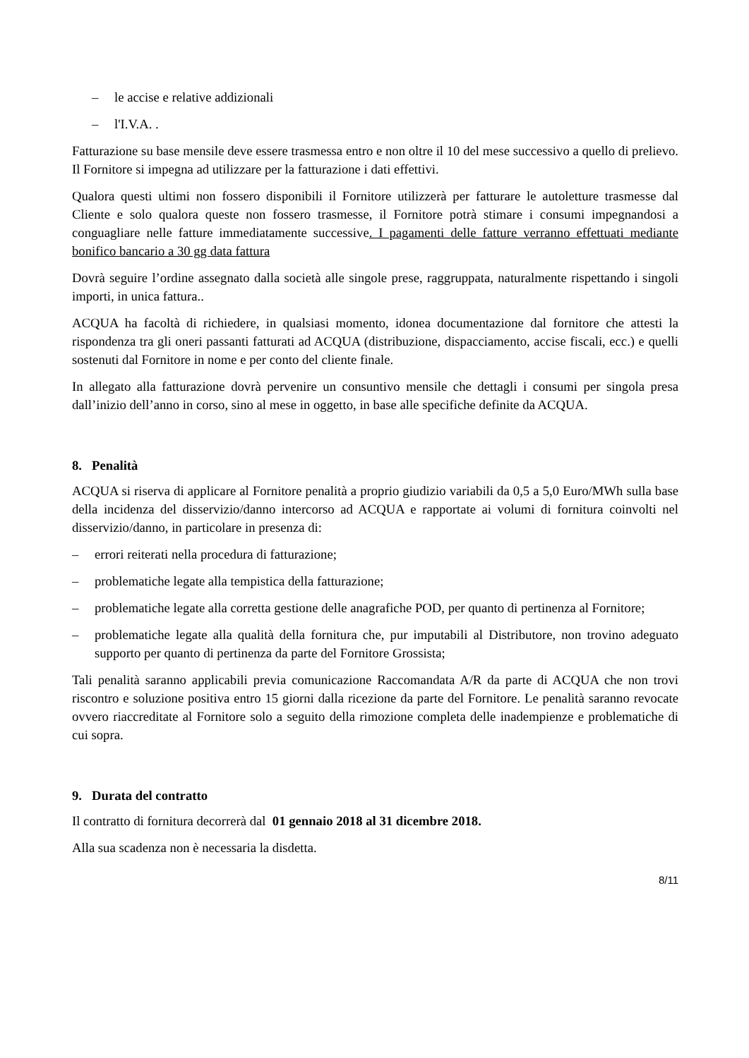– le accise e relative addizionali
– l'I.V.A. .
Fatturazione su base mensile deve essere trasmessa entro e non oltre il 10 del mese successivo a quello di prelievo. Il Fornitore si impegna ad utilizzare per la fatturazione i dati effettivi.
Qualora questi ultimi non fossero disponibili il Fornitore utilizzerà per fatturare le autoletture trasmesse dal Cliente e solo qualora queste non fossero trasmesse, il Fornitore potrà stimare i consumi impegnandosi a conguagliare nelle fatture immediatamente successive. I pagamenti delle fatture verranno effettuati mediante bonifico bancario a 30 gg data fattura
Dovrà seguire l’ordine assegnato dalla società alle singole prese, raggruppata, naturalmente rispettando i singoli importi, in unica fattura..
ACQUA ha facoltà di richiedere, in qualsiasi momento, idonea documentazione dal fornitore che attesti la rispondenza tra gli oneri passanti fatturati ad ACQUA (distribuzione, dispacciamento, accise fiscali, ecc.) e quelli sostenuti dal Fornitore in nome e per conto del cliente finale.
In allegato alla fatturazione dovrà pervenire un consuntivo mensile che dettagli i consumi per singola presa dall’inizio dell’anno in corso, sino al mese in oggetto, in base alle specifiche definite da ACQUA.
8. Penalità
ACQUA si riserva di applicare al Fornitore penalità a proprio giudizio variabili da 0,5 a 5,0 Euro/MWh sulla base della incidenza del disservizio/danno intercorso ad ACQUA e rapportate ai volumi di fornitura coinvolti nel disservizio/danno, in particolare in presenza di:
– errori reiterati nella procedura di fatturazione;
– problematiche legate alla tempistica della fatturazione;
– problematiche legate alla corretta gestione delle anagrafiche POD, per quanto di pertinenza al Fornitore;
– problematiche legate alla qualità della fornitura che, pur imputabili al Distributore, non trovino adeguato supporto per quanto di pertinenza da parte del Fornitore Grossista;
Tali penalità saranno applicabili previa comunicazione Raccomandata A/R da parte di ACQUA che non trovi riscontro e soluzione positiva entro 15 giorni dalla ricezione da parte del Fornitore. Le penalità saranno revocate ovvero riaccreditate al Fornitore solo a seguito della rimozione completa delle inadempienze e problematiche di cui sopra.
9. Durata del contratto
Il contratto di fornitura decorrerà dal 01 gennaio 2018 al 31 dicembre 2018.
Alla sua scadenza non è necessaria la disdetta.
8/11